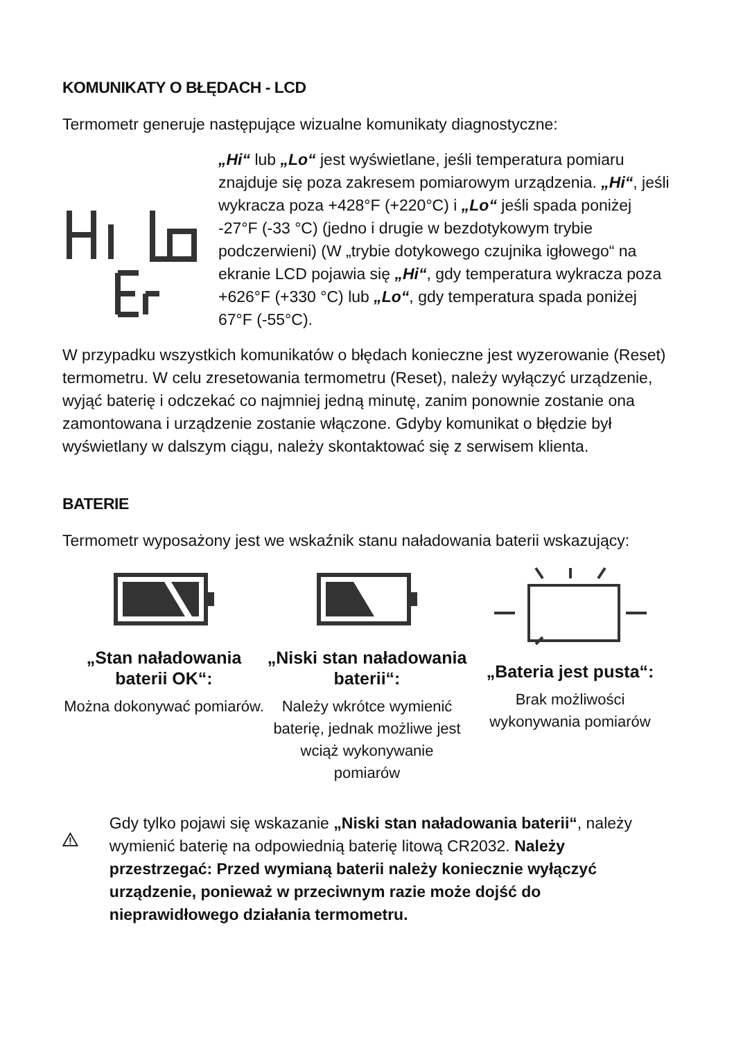KOMUNIKATY O BŁĘDACH - LCD
Termometr generuje następujące wizualne komunikaty diagnostyczne:
„Hi“ lub „Lo“ jest wyświetlane, jeśli temperatura pomiaru znajduje się poza zakresem pomiarowym urządzenia. „Hi“, jeśli wykracza poza +428°F (+220°C) i „Lo“ jeśli spada poniżej -27°F (-33 °C) (jedno i drugie w bezdotykowym trybie podczerwieni) (W „trybie dotykowego czujnika igłowego“ na ekranie LCD pojawia się „Hi“, gdy temperatura wykracza poza +626°F (+330 °C) lub „Lo“, gdy temperatura spada poniżej 67°F (-55°C).
W przypadku wszystkich komunikatów o błędach konieczne jest wyzerowanie (Reset) termometru. W celu zresetowania termometru (Reset), należy wyłączyć urządzenie, wyjąć baterię i odczekać co najmniej jedną minutę, zanim ponownie zostanie ona zamontowana i urządzenie zostanie włączone. Gdyby komunikat o błędzie był wyświetlany w dalszym ciągu, należy skontaktować się z serwisem klienta.
BATERIE
Termometr wyposażony jest we wskaźnik stanu naładowania baterii wskazujący:
„Stan naładowania baterii OK“:
Można dokonywać pomiarów.
„Niski stan naładowania baterii“:
Należy wkrótce wymienić baterię, jednak możliwe jest wciąż wykonywanie pomiarów
„Bateria jest pusta“:
Brak możliwości wykonywania pomiarów
Gdy tylko pojawi się wskazanie „Niski stan naładowania baterii“, należy wymienić baterię na odpowiednią baterię litową CR2032. Należy przestrzegać: Przed wymianą baterii należy koniecznie wyłączyć urządzenie, ponieważ w przeciwnym razie może dojść do nieprawidłowego działania termometru.